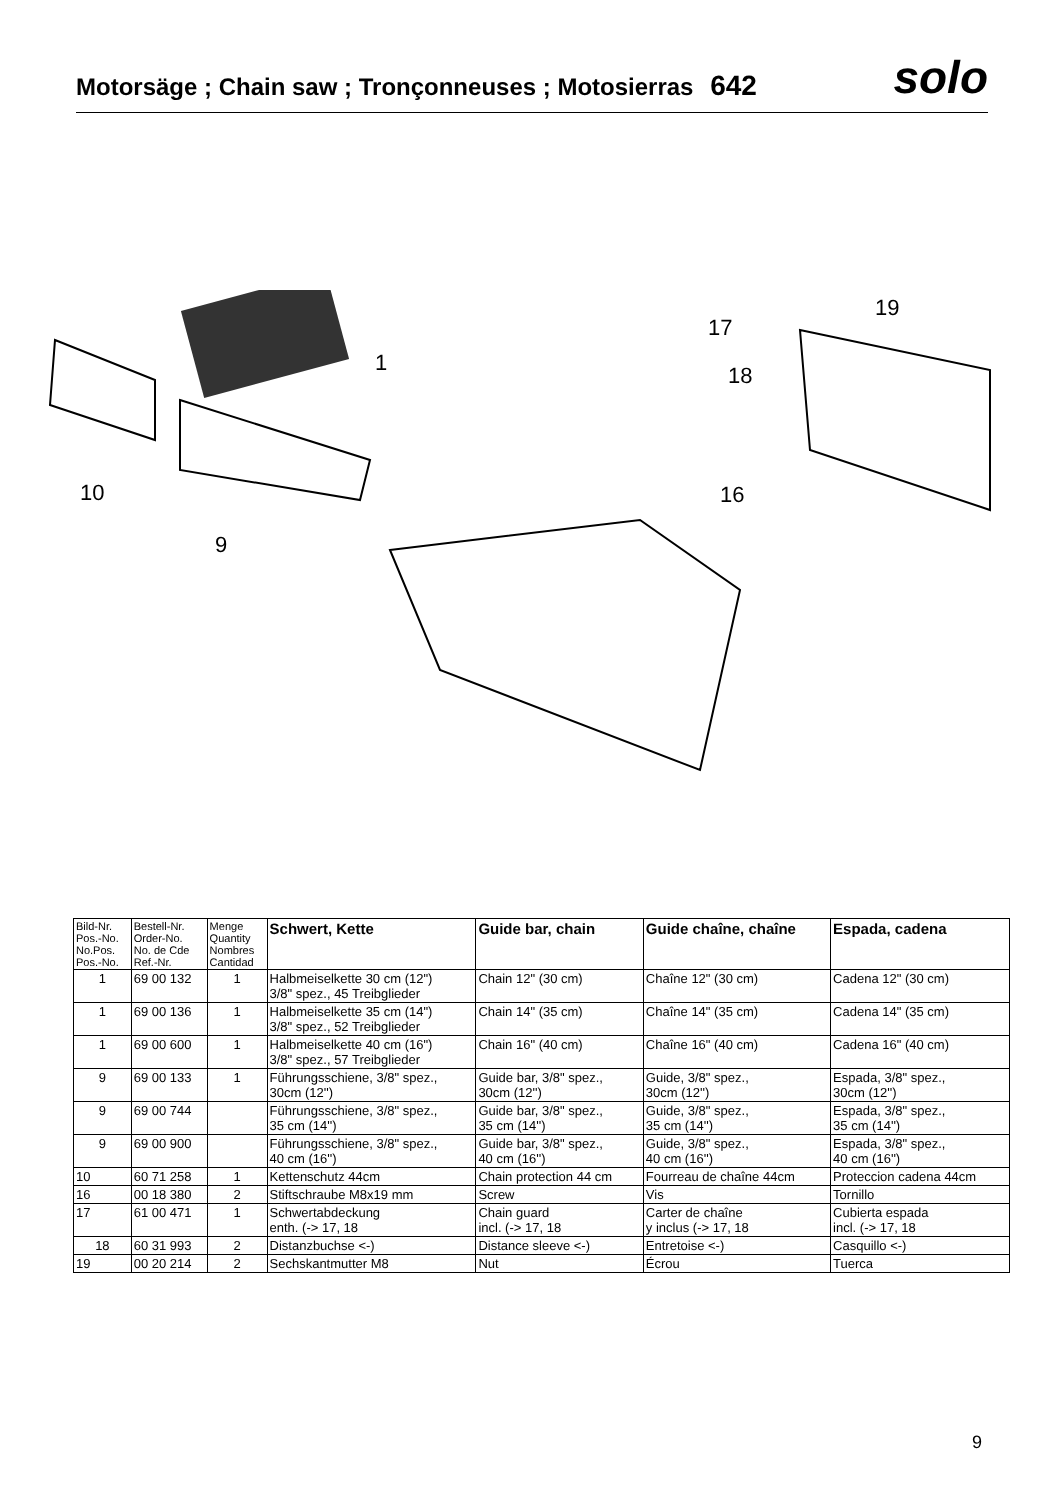Motorsäge ; Chain saw ; Tronçonneuses ; Motosierras 642
solo
1
10
9
17
18
19
16
| Bild-Nr. Pos.-No. No.Pos. Pos.-No. | Bestell-Nr. Order-No. No. de Cde Ref.-Nr. | Menge Quantity Nombres Cantidad | Schwert, Kette | Guide bar, chain | Guide chaîne, chaîne | Espada, cadena |
| --- | --- | --- | --- | --- | --- | --- |
| 1 | 69 00 132 | 1 | Halbmeiselkette 30 cm (12") 3/8" spez., 45 Treibglieder | Chain 12" (30 cm) | Chaîne 12" (30 cm) | Cadena 12" (30 cm) |
| 1 | 69 00 136 | 1 | Halbmeiselkette 35 cm (14") 3/8" spez., 52 Treibglieder | Chain 14" (35 cm) | Chaîne 14" (35 cm) | Cadena 14" (35 cm) |
| 1 | 69 00 600 | 1 | Halbmeiselkette 40 cm (16") 3/8" spez., 57 Treibglieder | Chain 16" (40 cm) | Chaîne 16" (40 cm) | Cadena 16" (40 cm) |
| 9 | 69 00 133 | 1 | Führungsschiene, 3/8" spez., 30cm (12'') | Guide bar, 3/8" spez., 30cm (12'') | Guide, 3/8" spez., 30cm (12'') | Espada, 3/8" spez., 30cm (12'') |
| 9 | 69 00 744 | | Führungsschiene, 3/8" spez., 35 cm (14'') | Guide bar, 3/8" spez., 35 cm (14'') | Guide, 3/8" spez., 35 cm (14'') | Espada, 3/8" spez., 35 cm (14'') |
| 9 | 69 00 900 | | Führungsschiene, 3/8" spez., 40 cm (16'') | Guide bar, 3/8" spez., 40 cm (16'') | Guide, 3/8" spez., 40 cm (16'') | Espada, 3/8" spez., 40 cm (16'') |
| 10 | 60 71 258 | 1 | Kettenschutz 44cm | Chain protection 44 cm | Fourreau de chaîne 44cm | Proteccion cadena 44cm |
| 16 | 00 18 380 | 2 | Stiftschraube M8x19 mm | Screw | Vis | Tornillo |
| 17 | 61 00 471 | 1 | Schwertabdeckung enth. (-> 17, 18 | Chain guard incl. (-> 17, 18 | Carter de chaîne y inclus (-> 17, 18 | Cubierta espada incl. (-> 17, 18 |
| 18 | 60 31 993 | 2 | Distanzbuchse <-) | Distance sleeve <-) | Entretoise <-) | Casquillo <-) |
| 19 | 00 20 214 | 2 | Sechskantmutter M8 | Nut | Écrou | Tuerca |
9